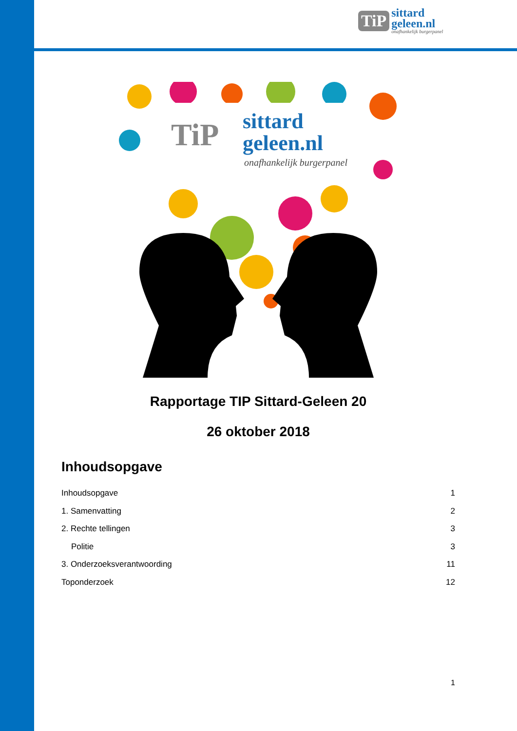TiP
sittard
geleen.nl
onafhankelijk burgerpanel
TiP
sittard
geleen.nl
onafhankelijk burgerpanel
Rapportage TIP Sittard-Geleen 20
26 oktober 2018
Inhoudsopgave
Inhoudsopgave 1
1. Samenvatting 2
2. Rechte tellingen 3
Politie 3
3. Onderzoeksverantwoording 11
Toponderzoek 12
1